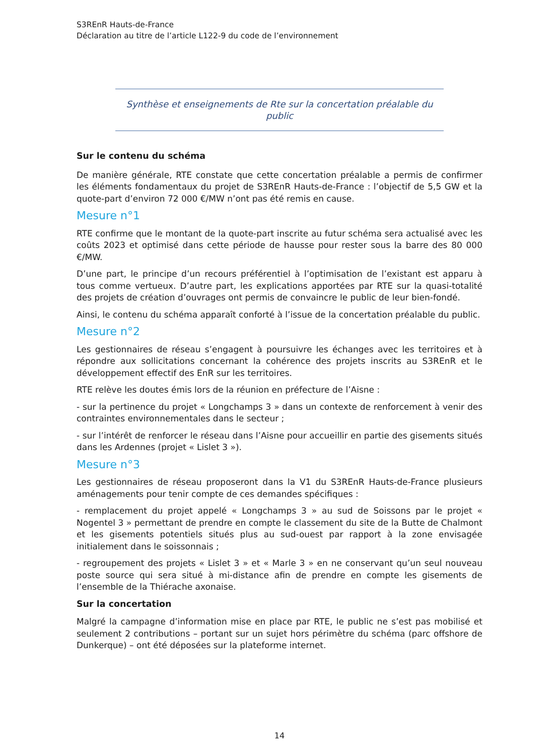S3REnR Hauts-de-France
Déclaration au titre de l’article L122-9 du code de l’environnement
Synthèse et enseignements de Rte sur la concertation préalable du public
Sur le contenu du schéma
De manière générale, RTE constate que cette concertation préalable a permis de confirmer les éléments fondamentaux du projet de S3REnR Hauts-de-France : l’objectif de 5,5 GW et la quote-part d’environ 72 000 €/MW n’ont pas été remis en cause.
Mesure n°1
RTE confirme que le montant de la quote-part inscrite au futur schéma sera actualisé avec les coûts 2023 et optimisé dans cette période de hausse pour rester sous la barre des 80 000 €/MW.
D’une part, le principe d’un recours préférentiel à l’optimisation de l’existant est apparu à tous comme vertueux. D’autre part, les explications apportées par RTE sur la quasi-totalité des projets de création d’ouvrages ont permis de convaincre le public de leur bien-fondé.
Ainsi, le contenu du schéma apparaît conforté à l’issue de la concertation préalable du public.
Mesure n°2
Les gestionnaires de réseau s’engagent à poursuivre les échanges avec les territoires et à répondre aux sollicitations concernant la cohérence des projets inscrits au S3REnR et le développement effectif des EnR sur les territoires.
RTE relève les doutes émis lors de la réunion en préfecture de l’Aisne :
- sur la pertinence du projet « Longchamps 3 » dans un contexte de renforcement à venir des contraintes environnementales dans le secteur ;
- sur l’intérêt de renforcer le réseau dans l’Aisne pour accueillir en partie des gisements situés dans les Ardennes (projet « Lislet 3 »).
Mesure n°3
Les gestionnaires de réseau proposeront dans la V1 du S3REnR Hauts-de-France plusieurs aménagements pour tenir compte de ces demandes spécifiques :
- remplacement du projet appelé « Longchamps 3 » au sud de Soissons par le projet « Nogentel 3 » permettant de prendre en compte le classement du site de la Butte de Chalmont et les gisements potentiels situés plus au sud-ouest par rapport à la zone envisagée initialement dans le soissonnais ;
- regroupement des projets « Lislet 3 » et « Marle 3 » en ne conservant qu’un seul nouveau poste source qui sera situé à mi-distance afin de prendre en compte les gisements de l’ensemble de la Thiérache axonaise.
Sur la concertation
Malgré la campagne d’information mise en place par RTE, le public ne s’est pas mobilisé et seulement 2 contributions – portant sur un sujet hors périmètre du schéma (parc offshore de Dunkerque) – ont été déposées sur la plateforme internet.
14